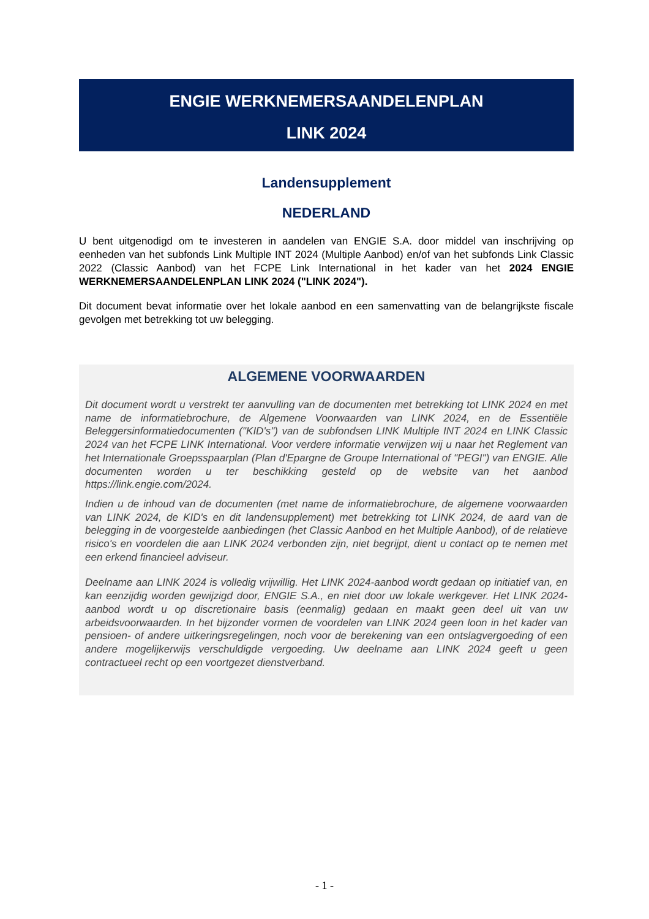ENGIE WERKNEMERSAANDELENPLAN
LINK 2024
Landensupplement
NEDERLAND
U bent uitgenodigd om te investeren in aandelen van ENGIE S.A. door middel van inschrijving op eenheden van het subfonds Link Multiple INT 2024 (Multiple Aanbod) en/of van het subfonds Link Classic 2022 (Classic Aanbod) van het FCPE Link International in het kader van het 2024 ENGIE WERKNEMERSAANDELENPLAN LINK 2024 ("LINK 2024").
Dit document bevat informatie over het lokale aanbod en een samenvatting van de belangrijkste fiscale gevolgen met betrekking tot uw belegging.
ALGEMENE VOORWAARDEN
Dit document wordt u verstrekt ter aanvulling van de documenten met betrekking tot LINK 2024 en met name de informatiebrochure, de Algemene Voorwaarden van LINK 2024, en de Essentiële Beleggersinformatiedocumenten ("KID's") van de subfondsen LINK Multiple INT 2024 en LINK Classic 2024 van het FCPE LINK International. Voor verdere informatie verwijzen wij u naar het Reglement van het Internationale Groepsspaarplan (Plan d'Epargne de Groupe International of "PEGI") van ENGIE. Alle documenten worden u ter beschikking gesteld op de website van het aanbod https://link.engie.com/2024.
Indien u de inhoud van de documenten (met name de informatiebrochure, de algemene voorwaarden van LINK 2024, de KID's en dit landensupplement) met betrekking tot LINK 2024, de aard van de belegging in de voorgestelde aanbiedingen (het Classic Aanbod en het Multiple Aanbod), of de relatieve risico's en voordelen die aan LINK 2024 verbonden zijn, niet begrijpt, dient u contact op te nemen met een erkend financieel adviseur.
Deelname aan LINK 2024 is volledig vrijwillig. Het LINK 2024-aanbod wordt gedaan op initiatief van, en kan eenzijdig worden gewijzigd door, ENGIE S.A., en niet door uw lokale werkgever. Het LINK 2024-aanbod wordt u op discretionaire basis (eenmalig) gedaan en maakt geen deel uit van uw arbeidsvoorwaarden. In het bijzonder vormen de voordelen van LINK 2024 geen loon in het kader van pensioen- of andere uitkeringsregelingen, noch voor de berekening van een ontslagvergoeding of een andere mogelijkerwijs verschuldigde vergoeding. Uw deelname aan LINK 2024 geeft u geen contractueel recht op een voortgezet dienstverband.
- 1 -